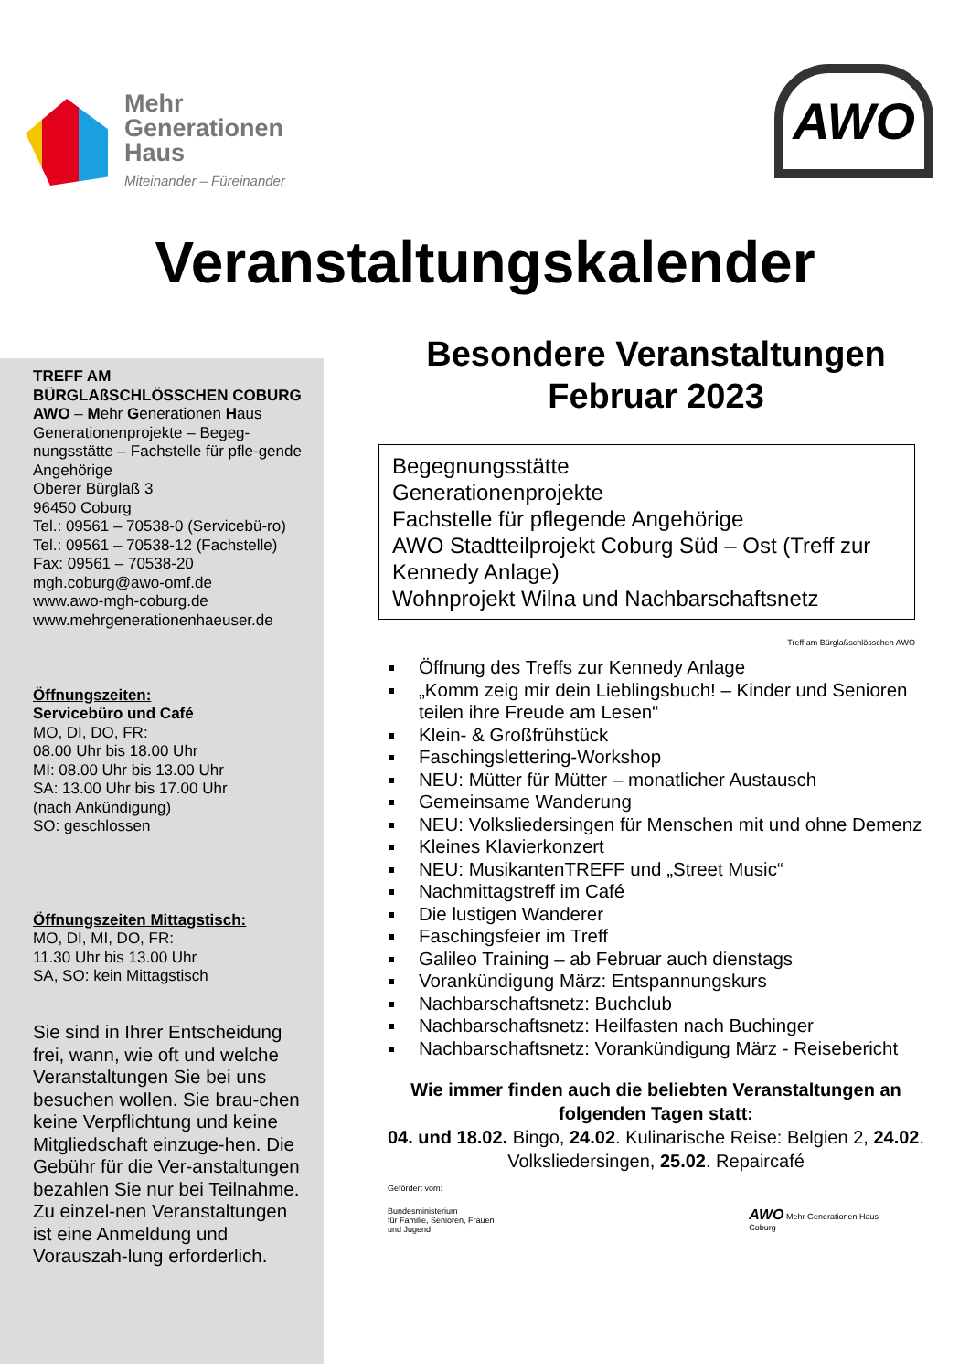Mehr
Generationen
Haus
Miteinander – Füreinander
AWO
Veranstaltungskalender
TREFF AM BÜRGLAßSCHLÖSSCHEN COBURG
AWO – Mehr Generationen Haus
Generationenprojekte – Begeg-nungsstätte – Fachstelle für pfle-gende Angehörige
Oberer Bürglaß 3
96450 Coburg
Tel.: 09561 – 70538-0 (Servicebü-ro)
Tel.: 09561 – 70538-12 (Fachstelle)
Fax: 09561 – 70538-20
mgh.coburg@awo-omf.de
www.awo-mgh-coburg.de
www.mehrgenerationenhaeuser.de
Öffnungszeiten:
Servicebüro und Café
MO, DI, DO, FR:
08.00 Uhr bis 18.00 Uhr
MI: 08.00 Uhr bis 13.00 Uhr
SA: 13.00 Uhr bis 17.00 Uhr
(nach Ankündigung)
SO: geschlossen
Öffnungszeiten Mittagstisch:
MO, DI, MI, DO, FR:
11.30 Uhr bis 13.00 Uhr
SA, SO: kein Mittagstisch
Sie sind in Ihrer Entscheidung frei, wann, wie oft und welche Veranstaltungen Sie bei uns besuchen wollen. Sie brau-chen keine Verpflichtung und keine Mitgliedschaft einzuge-hen. Die Gebühr für die Ver-anstaltungen bezahlen Sie nur bei Teilnahme. Zu einzel-nen Veranstaltungen ist eine Anmeldung und Vorauszah-lung erforderlich.
Besondere Veranstaltungen
Februar 2023
Begegnungsstätte
Generationenprojekte
Fachstelle für pflegende Angehörige
AWO Stadtteilprojekt Coburg Süd – Ost (Treff zur Kennedy Anlage)
Wohnprojekt Wilna und Nachbarschaftsnetz
Treff am Bürglaßschlösschen AWO
Öffnung des Treffs zur Kennedy Anlage
„Komm zeig mir dein Lieblingsbuch! – Kinder und Senioren teilen ihre Freude am Lesen“
Klein- & Großfrühstück
Faschingslettering-Workshop
NEU: Mütter für Mütter – monatlicher Austausch
Gemeinsame Wanderung
NEU: Volksliedersingen für Menschen mit und ohne Demenz
Kleines Klavierkonzert
NEU: MusikantenTREFF und „Street Music“
Nachmittagstreff im Café
Die lustigen Wanderer
Faschingsfeier im Treff
Galileo Training – ab Februar auch dienstags
Vorankündigung März: Entspannungskurs
Nachbarschaftsnetz: Buchclub
Nachbarschaftsnetz: Heilfasten nach Buchinger
Nachbarschaftsnetz: Vorankündigung März - Reisebericht
Wie immer finden auch die beliebten Veranstaltungen an folgenden Tagen statt:
04. und 18.02. Bingo, 24.02. Kulinarische Reise: Belgien 2, 24.02. Volksliedersingen, 25.02. Repaircafé
Gefördert vom:
Bundesministerium
für Familie, Senioren, Frauen
und Jugend
AWO Mehr Generationen Haus
Coburg